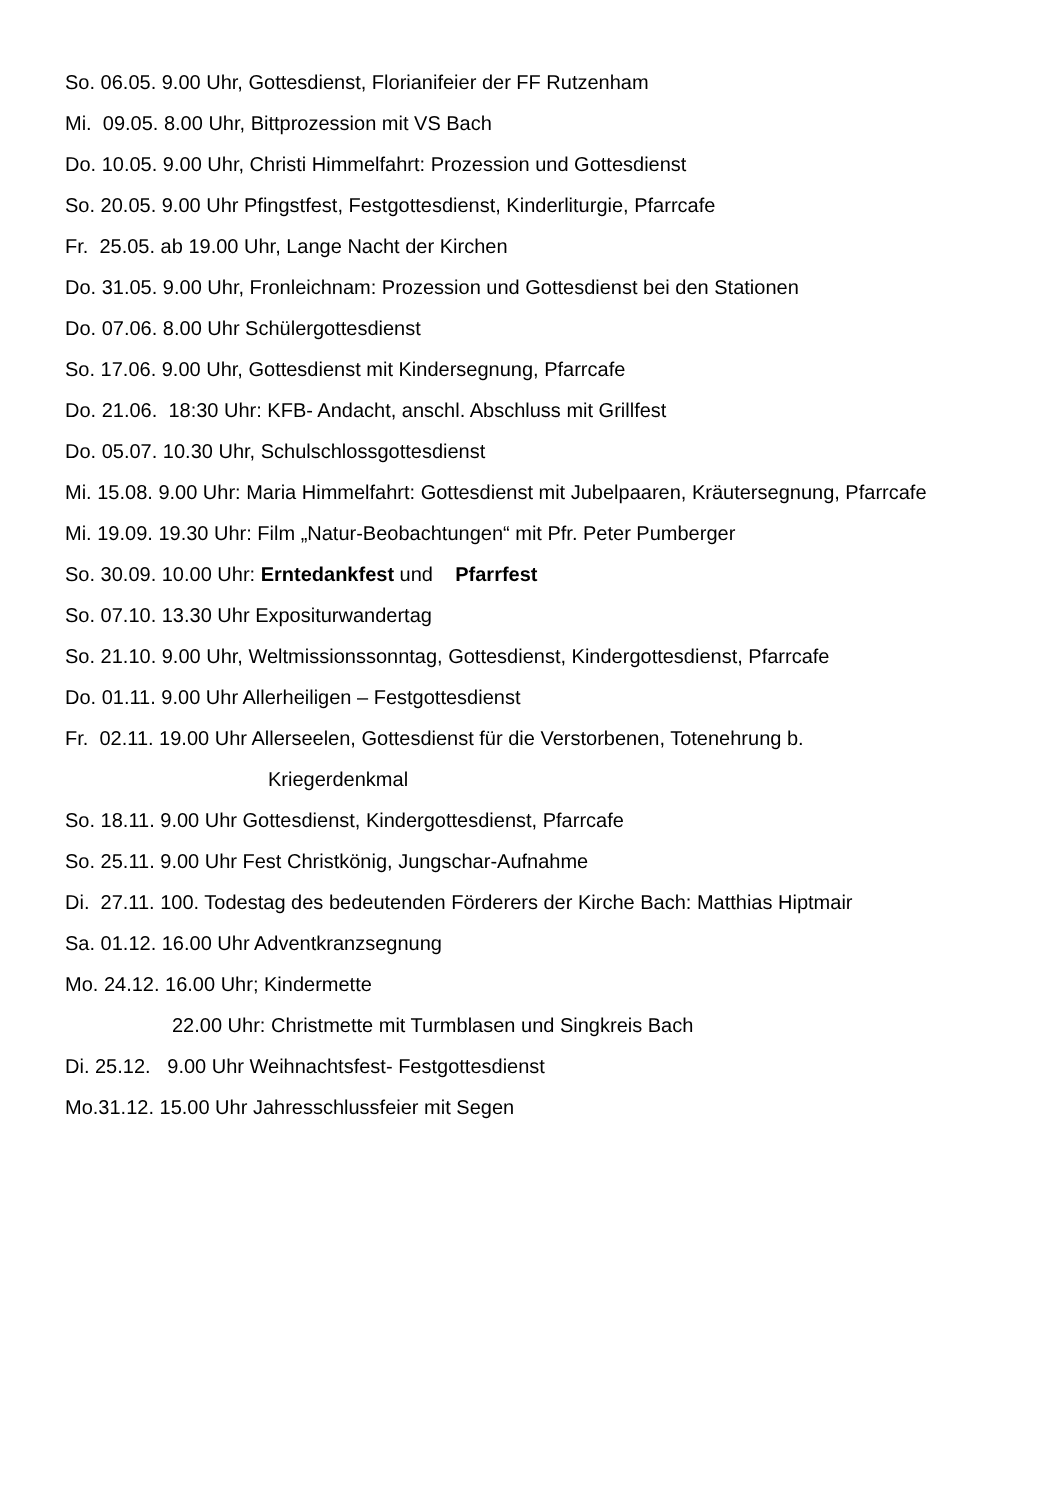So. 06.05. 9.00 Uhr, Gottesdienst, Florianifeier der FF Rutzenham
Mi. 09.05. 8.00 Uhr, Bittprozession mit VS Bach
Do. 10.05. 9.00 Uhr, Christi Himmelfahrt: Prozession und Gottesdienst
So. 20.05. 9.00 Uhr Pfingstfest, Festgottesdienst, Kinderliturgie, Pfarrcafe
Fr. 25.05. ab 19.00 Uhr, Lange Nacht der Kirchen
Do. 31.05. 9.00 Uhr, Fronleichnam: Prozession und Gottesdienst bei den Stationen
Do. 07.06. 8.00 Uhr Schülergottesdienst
So. 17.06. 9.00 Uhr, Gottesdienst mit Kindersegnung, Pfarrcafe
Do. 21.06. 18:30 Uhr: KFB- Andacht, anschl. Abschluss mit Grillfest
Do. 05.07. 10.30 Uhr, Schulschlossgottesdienst
Mi. 15.08. 9.00 Uhr: Maria Himmelfahrt: Gottesdienst mit Jubelpaaren, Kräutersegnung, Pfarrcafe
Mi. 19.09. 19.30 Uhr: Film „Natur-Beobachtungen“ mit Pfr. Peter Pumberger
So. 30.09. 10.00 Uhr: Erntedankfest und Pfarrfest
So. 07.10. 13.30 Uhr Expositurwandertag
So. 21.10. 9.00 Uhr, Weltmissionssonntag, Gottesdienst, Kindergottesdienst, Pfarrcafe
Do. 01.11. 9.00 Uhr Allerheiligen – Festgottesdienst
Fr. 02.11. 19.00 Uhr Allerseelen, Gottesdienst für die Verstorbenen, Totenehrung b.
Kriegerdenkmal
So. 18.11. 9.00 Uhr Gottesdienst, Kindergottesdienst, Pfarrcafe
So. 25.11. 9.00 Uhr Fest Christkönig, Jungschar-Aufnahme
Di. 27.11. 100. Todestag des bedeutenden Förderers der Kirche Bach: Matthias Hiptmair
Sa. 01.12. 16.00 Uhr Adventkranzsegnung
Mo. 24.12. 16.00 Uhr; Kindermette
22.00 Uhr: Christmette mit Turmblasen und Singkreis Bach
Di. 25.12. 9.00 Uhr Weihnachtsfest- Festgottesdienst
Mo.31.12. 15.00 Uhr Jahresschlussfeier mit Segen